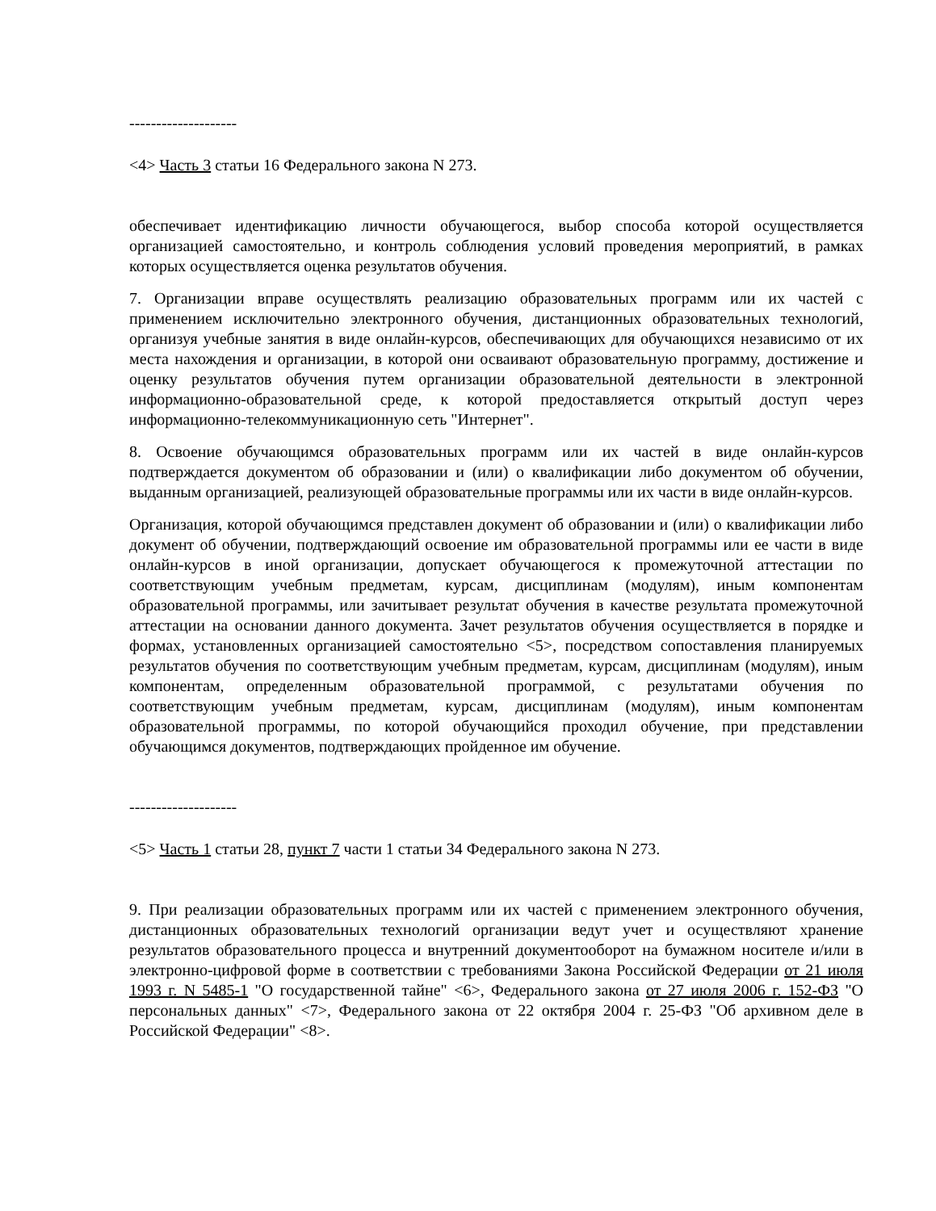--------------------
<4> Часть 3 статьи 16 Федерального закона N 273.
обеспечивает идентификацию личности обучающегося, выбор способа которой осуществляется организацией самостоятельно, и контроль соблюдения условий проведения мероприятий, в рамках которых осуществляется оценка результатов обучения.
7. Организации вправе осуществлять реализацию образовательных программ или их частей с применением исключительно электронного обучения, дистанционных образовательных технологий, организуя учебные занятия в виде онлайн-курсов, обеспечивающих для обучающихся независимо от их места нахождения и организации, в которой они осваивают образовательную программу, достижение и оценку результатов обучения путем организации образовательной деятельности в электронной информационно-образовательной среде, к которой предоставляется открытый доступ через информационно-телекоммуникационную сеть "Интернет".
8. Освоение обучающимся образовательных программ или их частей в виде онлайн-курсов подтверждается документом об образовании и (или) о квалификации либо документом об обучении, выданным организацией, реализующей образовательные программы или их части в виде онлайн-курсов.
Организация, которой обучающимся представлен документ об образовании и (или) о квалификации либо документ об обучении, подтверждающий освоение им образовательной программы или ее части в виде онлайн-курсов в иной организации, допускает обучающегося к промежуточной аттестации по соответствующим учебным предметам, курсам, дисциплинам (модулям), иным компонентам образовательной программы, или зачитывает результат обучения в качестве результата промежуточной аттестации на основании данного документа. Зачет результатов обучения осуществляется в порядке и формах, установленных организацией самостоятельно <5>, посредством сопоставления планируемых результатов обучения по соответствующим учебным предметам, курсам, дисциплинам (модулям), иным компонентам, определенным образовательной программой, с результатами обучения по соответствующим учебным предметам, курсам, дисциплинам (модулям), иным компонентам образовательной программы, по которой обучающийся проходил обучение, при представлении обучающимся документов, подтверждающих пройденное им обучение.
--------------------
<5> Часть 1 статьи 28, пункт 7 части 1 статьи 34 Федерального закона N 273.
9. При реализации образовательных программ или их частей с применением электронного обучения, дистанционных образовательных технологий организации ведут учет и осуществляют хранение результатов образовательного процесса и внутренний документооборот на бумажном носителе и/или в электронно-цифровой форме в соответствии с требованиями Закона Российской Федерации от 21 июля 1993 г. N 5485-1 "О государственной тайне" <6>, Федерального закона от 27 июля 2006 г. 152-ФЗ "О персональных данных" <7>, Федерального закона от 22 октября 2004 г. 25-ФЗ "Об архивном деле в Российской Федерации" <8>.